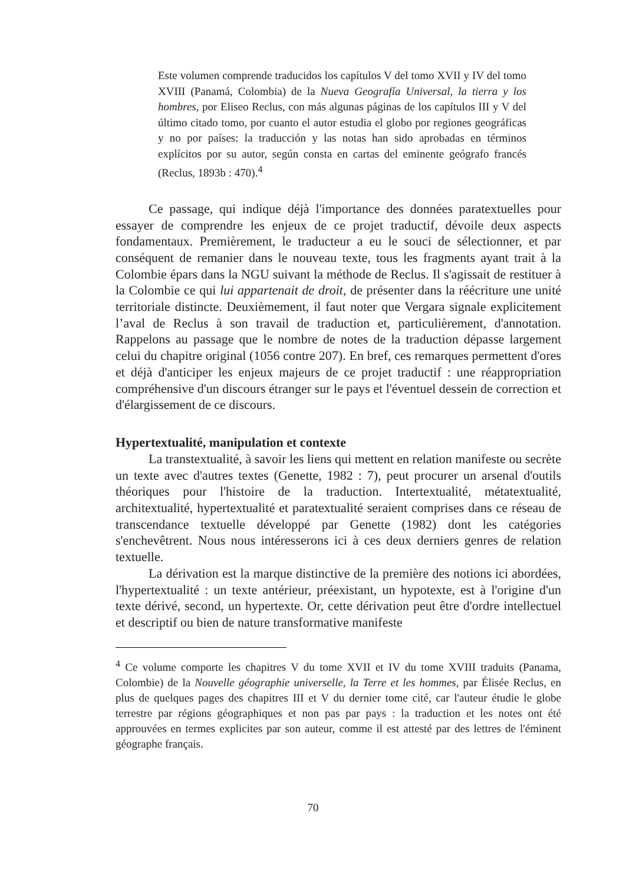Este volumen comprende traducidos los capítulos V del tomo XVII y IV del tomo XVIII (Panamá, Colombia) de la Nueva Geografía Universal, la tierra y los hombres, por Eliseo Reclus, con más algunas páginas de los capítulos III y V del último citado tomo, por cuanto el autor estudia el globo por regiones geográficas y no por países: la traducción y las notas han sido aprobadas en términos explícitos por su autor, según consta en cartas del eminente geógrafo francés (Reclus, 1893b : 470).<sup>4</sup>
Ce passage, qui indique déjà l'importance des données paratextuelles pour essayer de comprendre les enjeux de ce projet traductif, dévoile deux aspects fondamentaux. Premièrement, le traducteur a eu le souci de sélectionner, et par conséquent de remanier dans le nouveau texte, tous les fragments ayant trait à la Colombie épars dans la NGU suivant la méthode de Reclus. Il s'agissait de restituer à la Colombie ce qui lui appartenait de droit, de présenter dans la réécriture une unité territoriale distincte. Deuxièmement, il faut noter que Vergara signale explicitement l’aval de Reclus à son travail de traduction et, particulièrement, d'annotation. Rappelons au passage que le nombre de notes de la traduction dépasse largement celui du chapitre original (1056 contre 207). En bref, ces remarques permettent d'ores et déjà d'anticiper les enjeux majeurs de ce projet traductif : une réappropriation compréhensive d'un discours étranger sur le pays et l'éventuel dessein de correction et d'élargissement de ce discours.
Hypertextualité, manipulation et contexte
La transtextualité, à savoir les liens qui mettent en relation manifeste ou secrète un texte avec d'autres textes (Genette, 1982 : 7), peut procurer un arsenal d'outils théoriques pour l'histoire de la traduction. Intertextualité, métatextualité, architextualité, hypertextualité et paratextualité seraient comprises dans ce réseau de transcendance textuelle développé par Genette (1982) dont les catégories s'enchevêtrent. Nous nous intéresserons ici à ces deux derniers genres de relation textuelle.
La dérivation est la marque distinctive de la première des notions ici abordées, l'hypertextualité : un texte antérieur, préexistant, un hypotexte, est à l'origine d'un texte dérivé, second, un hypertexte. Or, cette dérivation peut être d'ordre intellectuel et descriptif ou bien de nature transformative manifeste
<sup>4</sup> Ce volume comporte les chapitres V du tome XVII et IV du tome XVIII traduits (Panama, Colombie) de la Nouvelle géographie universelle, la Terre et les hommes, par Élisée Reclus, en plus de quelques pages des chapitres III et V du dernier tome cité, car l'auteur étudie le globe terrestre par régions géographiques et non pas par pays : la traduction et les notes ont été approuvées en termes explicites par son auteur, comme il est attesté par des lettres de l'éminent géographe français.
70